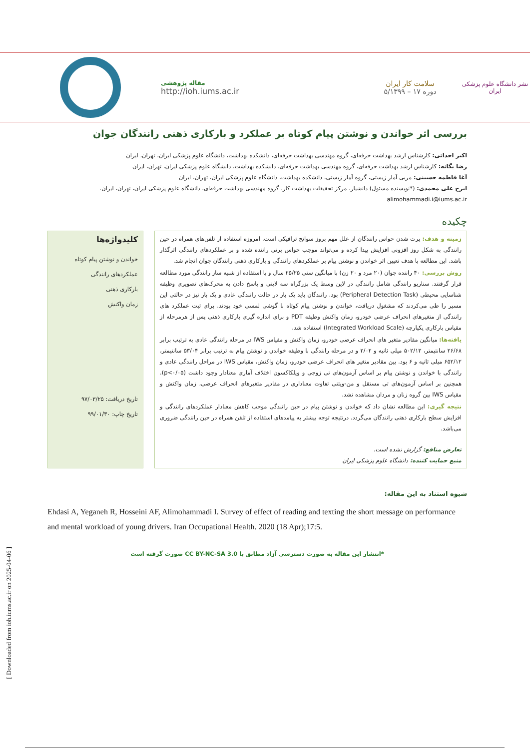نشر دانشگاه علوم پزشکی ایران
سلامت کار ایران
دوره ۱۷ – ۵/۱۳۹۹
مقاله پژوهشی
http://ioh.iums.ac.ir
بررسی اثر خواندن و نوشتن پیام کوتاه بر عملکرد و بارکاری ذهنی رانندگان جوان
اکبر احداثی: کارشناس ارشد بهداشت حرفه‌ای، گروه مهندسی بهداشت حرفه‌ای، دانشکده بهداشت، دانشگاه علوم پزشکی ایران، تهران، ایران
رضا یگانه: کارشناس ارشد بهداشت حرفه‌ای، گروه مهندسی بهداشت حرفه‌ای، دانشکده بهداشت، دانشگاه علوم پزشکی ایران، تهران، ایران
آغا فاطمه حسینی: مربی آمار زیستی، گروه آمار زیستی، دانشکده بهداشت، دانشگاه علوم پزشکی ایران، تهران، ایران
ایرج علی محمدی: (*نویسنده مسئول) دانشیار، مرکز تحقیقات بهداشت کار، گروه مهندسی بهداشت حرفه‌ای، دانشگاه علوم پزشکی ایران، تهران، ایران.
alimohammadi.i@iums.ac.ir
چکیده
زمینه و هدف: پرت شدن حواس رانندگان از علل مهم بروز سوانح ترافیکی است. امروزه استفاده از تلفن‌های همراه در حین رانندگی به شکل روز افزونی افزایش پیدا کرده و می‌تواند موجب حواس پرتی راننده شده و بر عملکردهای رانندگی اثرگذار باشد. این مطالعه با هدف تعیین اثر خواندن و نوشتن پیام بر عملکردهای رانندگی و بارکاری ذهنی رانندگان جوان انجام شد.
روش بررسی: ۴۰ راننده جوان (۲۰ مرد و ۲۰ زن) با میانگین سنی ۲۵/۲۵ سال و با استفاده از شبیه ساز رانندگی مورد مطالعه قرار گرفتند. سناریو رانندگی شامل رانندگی در لاین وسط یک بزرگراه سه لاینی و پاسخ دادن به محرک‌های تصویری وظیفه شناسایی محیطی (Peripheral Detection Task) بود. رانندگان باید یک بار در حالت رانندگی عادی و یک بار نیز در حالتی این مسیر را طی می‌کردند که مشغول دریافت، خواندن و نوشتن پیام کوتاه با گوشی لمسی خود بودند. برای ثبت عملکرد های رانندگی از متغیرهای انحراف عرضی خودرو، زمان واکنش وظیفه PDT و برای اندازه گیری بارکاری ذهنی پس از هرمرحله از مقیاس بارکاری یکپارچه (Integrated Workload Scale) استفاده شد.
یافته‌ها: میانگین مقادیر متغیر های انحراف عرضی خودرو، زمان واکنش و مقیاس IWS در مرحله رانندگی عادی به ترتیب برابر ۲۶/۶۸ سانتیمتر، ۵۰۲/۱۳ میلی ثانیه و ۲/۰۲ و در مرحله رانندگی با وظیفه خواندن و نوشتن پیام به ترتیب برابر ۵۳/۰۴ سانتیمتر، ۶۵۲/۱۲ میلی ثانیه و ۶ بود. بین مقادیر متغیر های انحراف عرضی خودرو، زمان واکنش، مقیاس IWS در مراحل رانندگی عادی و رانندگی با خواندن و نوشتن پیام بر اساس آزمون‌های تی زوجی و ویلکاکسون اختلاف آماری معنادار وجود داشت (p<۰/۰۵). همچنین بر اساس آزمون‌های تی مستقل و من-ویتنی تفاوت معناداری در مقادیر متغیرهای انحراف عرضی، زمان واکنش و مقیاس IWS بین گروه زنان و مردان مشاهده نشد.
نتیجه گیری: این مطالعه نشان داد که خواندن و نوشتن پیام در حین رانندگی موجب کاهش معنادار عملکردهای رانندگی و افزایش سطح بارکاری ذهنی رانندگان می‌گردد. درنتیجه توجه بیشتر به پیامدهای استفاده از تلفن همراه در حین رانندگی ضروری می‌باشد.
تعارض منافع: گزارش نشده است.
منبع حمایت کننده: دانشگاه علوم پزشکی ایران
کلیدواژه‌ها
خواندن و نوشتن پیام کوتاه
عملکردهای رانندگی
بارکاری ذهنی
زمان واکنش
تاریخ دریافت: ۹۷/۰۳/۲۵
تاریخ چاپ: ۹۹/۰۱/۳۰
شیوه استناد به این مقاله:
Ehdasi A, Yeganeh R, Hosseini AF, Alimohammadi I. Survey of effect of reading and texting the short message on performance and mental workload of young drivers. Iran Occupational Health. 2020 (18 Apr);17:5.
*انتشار این مقاله به صورت دسترسی آزاد مطابق با CC BY-NC-SA 3.0 صورت گرفته است
[ Downloaded from ioh.iums.ac.ir on 2025-04-06 ]